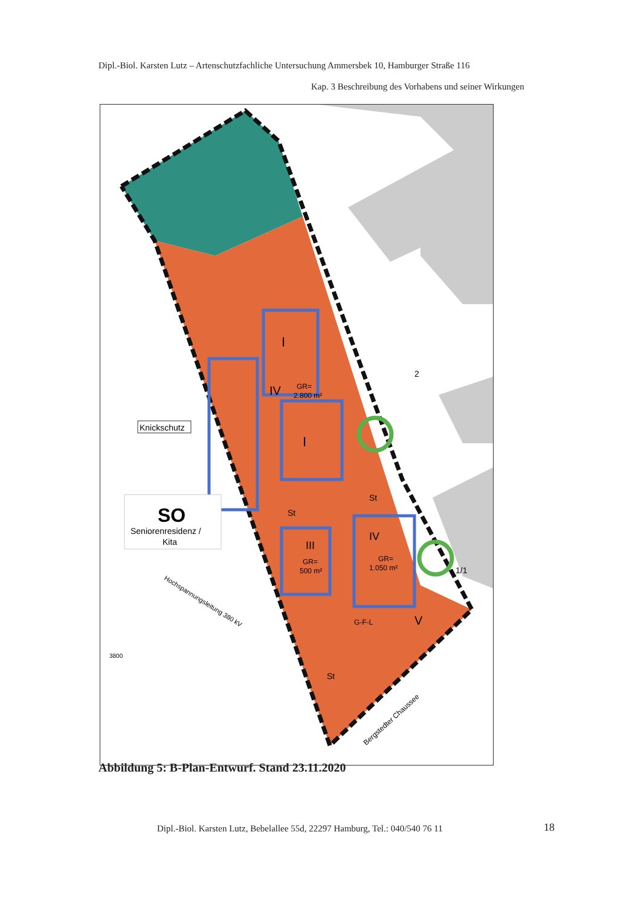Dipl.-Biol. Karsten Lutz – Artenschutzfachliche Untersuchung Ammersbek 10, Hamburger Straße 116
Kap. 3 Beschreibung des Vorhabens und seiner Wirkungen
Knickschutz
SO
Seniorenresidenz /
Kita
I
IV
GR=
2.800 m²
I
III
GR=
500 m²
IV
GR=
1.050 m²
V
St
St
St
2
1/1
3800
G-F-L
Hochspannungsleitung 380 kV
Bergstedter Chaussee
Abbildung 5: B-Plan-Entwurf. Stand 23.11.2020
Dipl.-Biol. Karsten Lutz, Bebelallee 55d, 22297 Hamburg, Tel.: 040/540 76 11
18